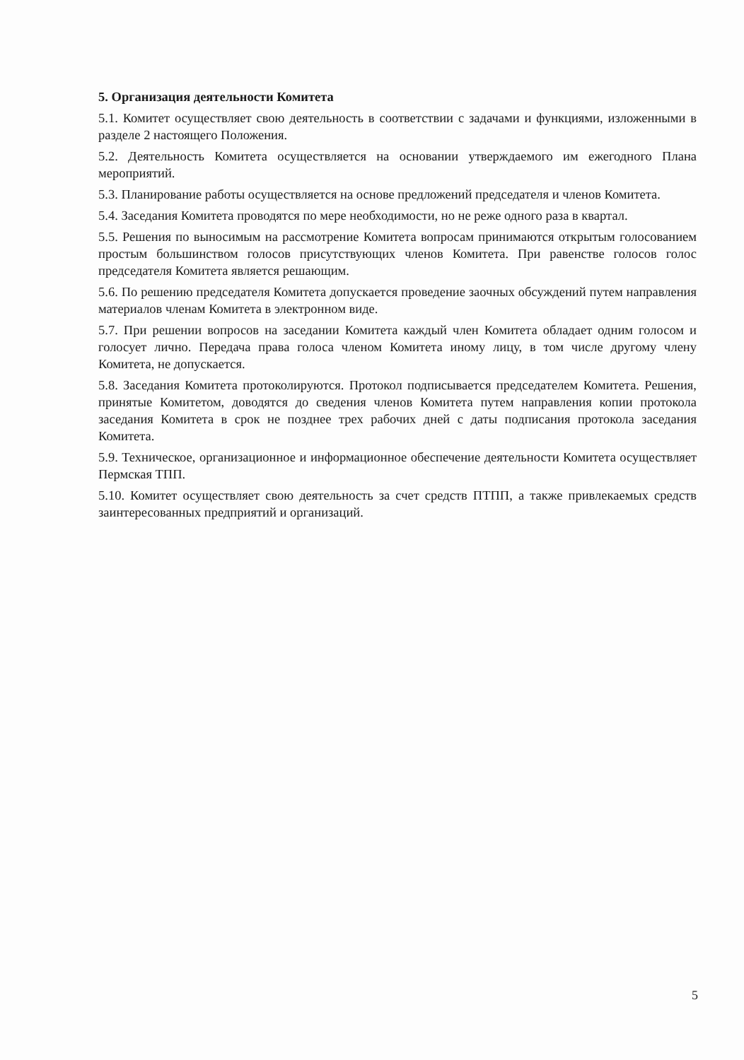5. Организация деятельности Комитета
5.1. Комитет осуществляет свою деятельность в соответствии с задачами и функциями, изложенными в разделе 2 настоящего Положения.
5.2. Деятельность Комитета осуществляется на основании утверждаемого им ежегодного Плана мероприятий.
5.3. Планирование работы осуществляется на основе предложений председателя и членов Комитета.
5.4. Заседания Комитета проводятся по мере необходимости, но не реже одного раза в квартал.
5.5. Решения по выносимым на рассмотрение Комитета вопросам принимаются открытым голосованием простым большинством голосов присутствующих членов Комитета. При равенстве голосов голос председателя Комитета является решающим.
5.6. По решению председателя Комитета допускается проведение заочных обсуждений путем направления материалов членам Комитета в электронном виде.
5.7. При решении вопросов на заседании Комитета каждый член Комитета обладает одним голосом и голосует лично. Передача права голоса членом Комитета иному лицу, в том числе другому члену Комитета, не допускается.
5.8. Заседания Комитета протоколируются. Протокол подписывается председателем Комитета. Решения, принятые Комитетом, доводятся до сведения членов Комитета путем направления копии протокола заседания Комитета в срок не позднее трех рабочих дней с даты подписания протокола заседания Комитета.
5.9. Техническое, организационное и информационное обеспечение деятельности Комитета осуществляет Пермская ТПП.
5.10. Комитет осуществляет свою деятельность за счет средств ПТПП, а также привлекаемых средств заинтересованных предприятий и организаций.
5